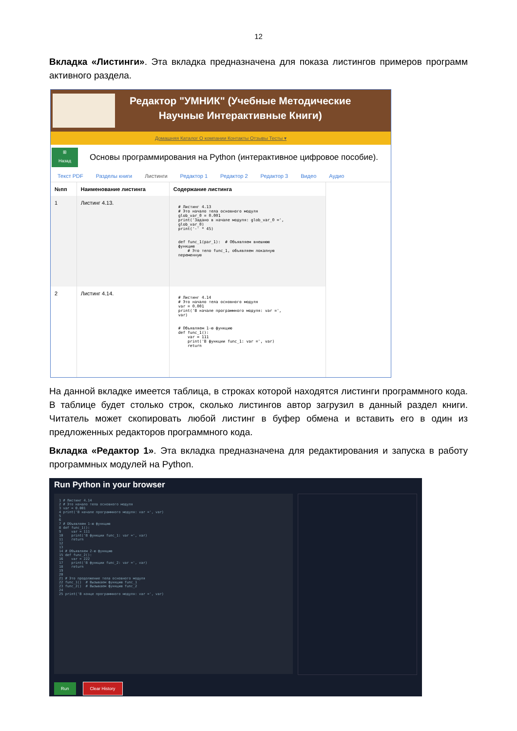12
Вкладка «Листинги». Эта вкладка предназначена для показа листингов примеров программ активного раздела.
Редактор "УМНИК" (Учебные Методические
Научные Интерактивные Книги)
Домашняя Каталог О компании Контакты Отзывы Тесты ▾
⊞
Назад
Основы программирования на Python (интерактивное цифровое пособие).
Текст PDF Разделы книги Листинги Редактор 1 Редактор 2 Редактор 3 Видео Аудио
| №пп | Наименование листинга | Содержание листинга |
| --- | --- | --- |
| 1 | Листинг 4.13. | # Листинг 4.13 # Это начало тела основного модуля glob_var_0 = 0.001 print('Задано в начале модуля: glob_var_0 =', glob_var_0) print('-' * 45) def func_1(par_1): # Объявляем внешнюю функцию # Это тело func_1, объявляем локалную переменную |
| 2 | Листинг 4.14. | # Листинг 4.14 # Это начало тела основного модуля var = 0.001 print('В начале программного модуля: var =', var) # Объявляем 1-ю функцию def func_1(): var = 111 print('В функции func_1: var =', var) return |
На данной вкладке имеется таблица, в строках которой находятся листинги программного кода. В таблице будет столько строк, сколько листингов автор загрузил в данный раздел книги. Читатель может скопировать любой листинг в буфер обмена и вставить его в один из предложенных редакторов программного кода.
Вкладка «Редактор 1». Эта вкладка предназначена для редактирования и запуска в работу программных модулей на Python.
Run Python in your browser
1 # Листинг 4.14
2 # Это начало тела основного модуля
3 var = 0.001
4 print('В начале программного модуля: var =', var)
5
6
7 # Объявляем 1-ю функцию
8 def func_1():
9     var = 111
10    print('В функции func_1: var =', var)
11    return
12
13
14 # Объявляем 2-ю функцию
15 def func_2():
16    var = 222
17    print('В функции func_2: var =', var)
18    return
19
20
21 # Это продолжение тела основного модуля
22 func_1()  # Вызываем функцию func_1
23 func_2()  # Вызываем функцию func_2
24
25 print('В конце программного модуля: var =', var)
Run Clear History